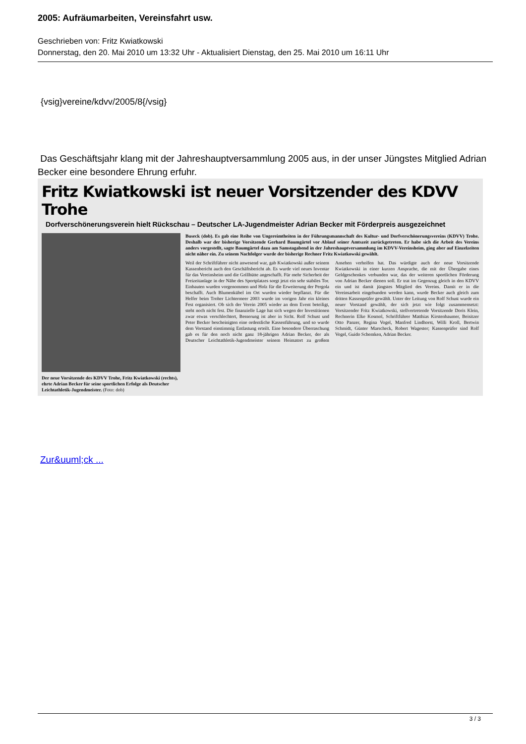2005: Aufräumarbeiten, Vereinsfahrt usw.
Geschrieben von: Fritz Kwiatkowski
Donnerstag, den 20. Mai 2010 um 13:32 Uhr - Aktualisiert Dienstag, den 25. Mai 2010 um 16:11 Uhr
{vsig}vereine/kdvv/2005/8{/vsig}
Das Geschäftsjahr klang mit der Jahreshauptversammlung 2005 aus, in der unser Jüngstes Mitglied Adrian Becker eine besondere Ehrung erfuhr.
Fritz Kwiatkowski ist neuer Vorsitzender des KDVV Trohe
Dorfverschönerungsverein hielt Rückschau – Deutscher LA-Jugendmeister Adrian Becker mit Förderpreis ausgezeichnet
Der neue Vorsitzende des KDVV Trohe, Fritz Kwiatkowski (rechts), ehrte Adrian Becker für seine sportlichen Erfolge als Deutscher Leichtathletik-Jugendmeister. (Foto: dob)
Buseck (dob). Es gab eine Reihe von Ungereimtheiten in der Führungsmannschaft des Kultur- und Dorfverschönerungsvereins (KDVV) Trohe. Deshalb war der bisherige Vorsitzende Gerhard Baumgärtel vor Ablauf seiner Amtszeit zurückgetreten. Er habe sich die Arbeit des Vereins anders vorgestellt, sagte Baumgärtel dazu am Samstagabend in der Jahreshauptversammlung im KDVV-Vereinsheim, ging aber auf Einzelzeiten nicht näher ein. Zu seinem Nachfolger wurde der bisherige Rechner Fritz Kwiatkowski gewählt.
Weil der Schriftführer nicht anwesend war, gab Kwiatkowski außer seinem Kassenbericht auch den Geschäftsbericht ab. Es wurde viel neues Inventar für das Vereinsheim und die Grillhütte angeschafft. Für mehr Sicherheit der Freizeitanlage in der Nähe des Sportplatzes sorgt jetzt ein sehr stabiles Tor. Einbauten wurden vorgenommen und Holz für die Erweiterung der Pergola beschafft. Auch Blumenkübel im Ort wurden wieder bepflanzt. Für die Helfer beim Troher Lichtermeer 2003 wurde im vorigen Jahr ein kleines Fest organisiert. Ob sich der Verein 2005 wieder an dem Event beteiligt, steht noch nicht fest. Die finanzielle Lage hat sich wegen der Investitionen zwar etwas verschlechtert, Besserung ist aber in Sicht. Rolf Schust und Peter Becker bescheinigten eine ordentliche Kassenführung, und so wurde dem Vorstand einstimmig Entlastung erteilt. Eine besondere Überraschung gab es für den noch nicht ganz 18-jährigen Adrian Becker, der als Deutscher Leichtathletik-Jugendmeister seinem Heimatort zu großem Ansehen verholfen hat. Das würdigte auch der neue Vorsitzende Kwiatkowski in einer kurzen Ansprache, die mit der Übergabe eines Geldgeschenkes verbunden war, das der weiteren sportlichen Förderung von Adrian Becker dienen soll. Er trat im Gegenzug gleich in den KDVV ein und ist damit jüngstes Mitglied des Vereins. Damit er in die Vereinsarbeit eingebunden werden kann, wurde Becker auch gleich zum dritten Kassenprüfer gewählt. Unter der Leitung von Rolf Schust wurde ein neuer Vorstand gewählt, der sich jetzt wie folgt zusammensetzt: Vorsitzender Fritz Kwiatkowski, stellvertretende Vorsitzende Doris Klein, Rechnerin Elke Kosmol, Schriftführer Matthias Kirstenbaumer, Beisitzer Otto Panzer, Regina Vogel, Manfred Lindhorst, Willi Kroll, Bertwin Schmidt, Günter Marscheck, Robert Wagester; Kassenprüfer sind Rolf Vogel, Guido Schemken, Adrian Becker.
Zur&uuml;ck ...
3 / 3